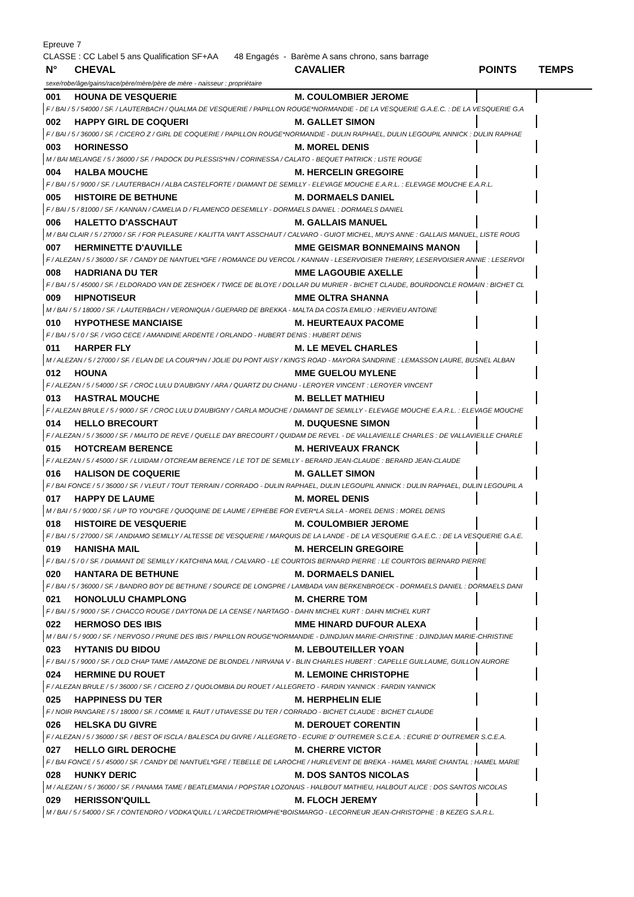Epreuve 7
CLASSE : CC Label 5 ans Qualification SF+AA 48 Engagés - Barème A sans chrono, sans barrage
| N° | CHEVAL | CAVALIER | POINTS | TEMPS |
| --- | --- | --- | --- | --- |
| sexe/robe/âge/gains/race/père/mère/père de mère - naisseur : propriétaire | | | | |
| 001 | HOUNA DE VESQUERIE | M. COULOMBIER JEROME | | |
| F / BAI / 5 / 54000 / SF. / LAUTERBACH / QUALMA DE VESQUERIE / PAPILLON ROUGE*NORMANDIE - DE LA VESQUERIE G.A.E.C. : DE LA VESQUERIE G.A | | | | |
| 002 | HAPPY GIRL DE COQUERI | M. GALLET SIMON | | |
| F / BAI / 5 / 36000 / SF. / CICERO Z / GIRL DE COQUERIE / PAPILLON ROUGE*NORMANDIE - DULIN RAPHAEL, DULIN LEGOUPIL ANNICK : DULIN RAPHAE | | | | |
| 003 | HORINESSO | M. MOREL DENIS | | |
| M / BAI MELANGE / 5 / 36000 / SF. / PADOCK DU PLESSIS*HN / CORINESSA / CALATO - BEQUET PATRICK : LISTE ROUGE | | | | |
| 004 | HALBA MOUCHE | M. HERCELIN GREGOIRE | | |
| F / BAI / 5 / 9000 / SF. / LAUTERBACH / ALBA CASTELFORTE / DIAMANT DE SEMILLY - ELEVAGE MOUCHE E.A.R.L. : ELEVAGE MOUCHE E.A.R.L. | | | | |
| 005 | HISTOIRE DE BETHUNE | M. DORMAELS DANIEL | | |
| F / BAI / 5 / 81000 / SF. / KANNAN / CAMELIA D / FLAMENCO DESEMILLY - DORMAELS DANIEL : DORMAELS DANIEL | | | | |
| 006 | HALETTO D'ASSCHAUT | M. GALLAIS MANUEL | | |
| M / BAI CLAIR / 5 / 27000 / SF. / FOR PLEASURE / KALITTA VAN'T ASSCHAUT / CALVARO - GUIOT MICHEL, MUYS ANNE : GALLAIS MANUEL, LISTE ROUG | | | | |
| 007 | HERMINETTE D'AUVILLE | MME GEISMAR BONNEMAINS MANON | | |
| F / ALEZAN / 5 / 36000 / SF. / CANDY DE NANTUEL*GFE / ROMANCE DU VERCOL / KANNAN - LESERVOISIER THIERRY, LESERVOISIER ANNIE : LESERVOI | | | | |
| 008 | HADRIANA DU TER | MME LAGOUBIE AXELLE | | |
| F / BAI / 5 / 45000 / SF. / ELDORADO VAN DE ZESHOEK / TWICE DE BLOYE / DOLLAR DU MURIER - BICHET CLAUDE, BOURDONCLE ROMAIN : BICHET CL | | | | |
| 009 | HIPNOTISEUR | MME OLTRA SHANNA | | |
| M / BAI / 5 / 18000 / SF. / LAUTERBACH / VERONIQUA / GUEPARD DE BREKKA - MALTA DA COSTA EMILIO : HERVIEU ANTOINE | | | | |
| 010 | HYPOTHESE MANCIAISE | M. HEURTEAUX PACOME | | |
| F / BAI / 5 / 0 / SF. / VIGO CECE / AMANDINE ARDENTE / ORLANDO - HUBERT DENIS : HUBERT DENIS | | | | |
| 011 | HARPER FLY | M. LE MEVEL CHARLES | | |
| M / ALEZAN / 5 / 27000 / SF. / ELAN DE LA COUR*HN / JOLIE DU PONT AISY / KING'S ROAD - MAYORA SANDRINE : LEMASSON LAURE, BUSNEL ALBAN | | | | |
| 012 | HOUNA | MME GUELOU MYLENE | | |
| F / ALEZAN / 5 / 54000 / SF. / CROC LULU D'AUBIGNY / ARA / QUARTZ DU CHANU - LEROYER VINCENT : LEROYER VINCENT | | | | |
| 013 | HASTRAL MOUCHE | M. BELLET MATHIEU | | |
| F / ALEZAN BRULE / 5 / 9000 / SF. / CROC LULU D'AUBIGNY / CARLA MOUCHE / DIAMANT DE SEMILLY - ELEVAGE MOUCHE E.A.R.L. : ELEVAGE MOUCHE | | | | |
| 014 | HELLO BRECOURT | M. DUQUESNE SIMON | | |
| F / ALEZAN / 5 / 36000 / SF. / MALITO DE REVE / QUELLE DAY BRECOURT / QUIDAM DE REVEL - DE VALLAVIEILLE CHARLES : DE VALLAVIEILLE CHARLE | | | | |
| 015 | HOTCREAM BERENCE | M. HERIVEAUX FRANCK | | |
| F / ALEZAN / 5 / 45000 / SF. / LUIDAM / OTCREAM BERENCE / LE TOT DE SEMILLY - BERARD JEAN-CLAUDE : BERARD JEAN-CLAUDE | | | | |
| 016 | HALISON DE COQUERIE | M. GALLET SIMON | | |
| F / BAI FONCE / 5 / 36000 / SF. / VLEUT / TOUT TERRAIN / CORRADO - DULIN RAPHAEL, DULIN LEGOUPIL ANNICK : DULIN RAPHAEL, DULIN LEGOUPIL A | | | | |
| 017 | HAPPY DE LAUME | M. MOREL DENIS | | |
| M / BAI / 5 / 9000 / SF. / UP TO YOU*GFE / QUOQUINE DE LAUME / EPHEBE FOR EVER*LA SILLA - MOREL DENIS : MOREL DENIS | | | | |
| 018 | HISTOIRE DE VESQUERIE | M. COULOMBIER JEROME | | |
| F / BAI / 5 / 27000 / SF. / ANDIAMO SEMILLY / ALTESSE DE VESQUERIE / MARQUIS DE LA LANDE - DE LA VESQUERIE G.A.E.C. : DE LA VESQUERIE G.A.E. | | | | |
| 019 | HANISHA MAIL | M. HERCELIN GREGOIRE | | |
| F / BAI / 5 / 0 / SF. / DIAMANT DE SEMILLY / KATCHINA MAIL / CALVARO - LE COURTOIS BERNARD PIERRE : LE COURTOIS BERNARD PIERRE | | | | |
| 020 | HANTARA DE BETHUNE | M. DORMAELS DANIEL | | |
| F / BAI / 5 / 36000 / SF. / BANDRO BOY DE BETHUNE / SOURCE DE LONGPRE / LAMBADA VAN BERKENBROECK - DORMAELS DANIEL : DORMAELS DANI | | | | |
| 021 | HONOLULU CHAMPLONG | M. CHERRE TOM | | |
| F / BAI / 5 / 9000 / SF. / CHACCO ROUGE / DAYTONA DE LA CENSE / NARTAGO - DAHN MICHEL KURT : DAHN MICHEL KURT | | | | |
| 022 | HERMOSO DES IBIS | MME HINARD DUFOUR ALEXA | | |
| M / BAI / 5 / 9000 / SF. / NERVOSO / PRUNE DES IBIS / PAPILLON ROUGE*NORMANDIE - DJINDJIAN MARIE-CHRISTINE : DJINDJIAN MARIE-CHRISTINE | | | | |
| 023 | HYTANIS DU BIDOU | M. LEBOUTEILLER YOAN | | |
| F / BAI / 5 / 9000 / SF. / OLD CHAP TAME / AMAZONE DE BLONDEL / NIRVANA V - BLIN CHARLES HUBERT : CAPELLE GUILLAUME, GUILLON AURORE | | | | |
| 024 | HERMINE DU ROUET | M. LEMOINE CHRISTOPHE | | |
| F / ALEZAN BRULE / 5 / 36000 / SF. / CICERO Z / QUOLOMBIA DU ROUET / ALLEGRETO - FARDIN YANNICK : FARDIN YANNICK | | | | |
| 025 | HAPPINESS DU TER | M. HERPHELIN ELIE | | |
| F / NOIR PANGARE / 5 / 18000 / SF. / COMME IL FAUT / UTIAVESSE DU TER / CORRADO - BICHET CLAUDE : BICHET CLAUDE | | | | |
| 026 | HELSKA DU GIVRE | M. DEROUET CORENTIN | | |
| F / ALEZAN / 5 / 36000 / SF. / BEST OF ISCLA / BALESCA DU GIVRE / ALLEGRETO - ECURIE D' OUTREMER S.C.E.A. : ECURIE D' OUTREMER S.C.E.A. | | | | |
| 027 | HELLO GIRL DEROCHE | M. CHERRE VICTOR | | |
| F / BAI FONCE / 5 / 45000 / SF. / CANDY DE NANTUEL*GFE / TEBELLE DE LAROCHE / HURLEVENT DE BREKA - HAMEL MARIE CHANTAL : HAMEL MARIE | | | | |
| 028 | HUNKY DERIC | M. DOS SANTOS NICOLAS | | |
| M / ALEZAN / 5 / 36000 / SF. / PANAMA TAME / BEATLEMANIA / POPSTAR LOZONAIS - HALBOUT MATHIEU, HALBOUT ALICE : DOS SANTOS NICOLAS | | | | |
| 029 | HERISSON'QUILL | M. FLOCH JEREMY | | |
| M / BAI / 5 / 54000 / SF. / CONTENDRO / VODKA'QUILL / L'ARCDETRIOMPHE*BOISMARGO - LECORNEUR JEAN-CHRISTOPHE : B KEZEG S.A.R.L. | | | | |